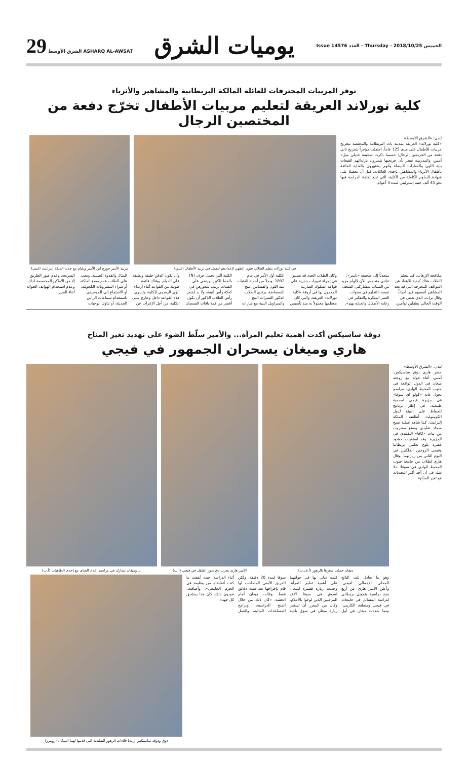الخميس 2018/10/25 - Thursday - العدد Issue 14576
يوميات الشرق
ASHARQ AL-AWSAT الشرق الأوسط 29
توفر المربيات المحترفات للعائلة المالكة البريطانية والمشاهير والأثرياء
كلية نورلاند العريقة لتعليم مربيات الأطفال تخرّج دفعة من المختصين الرجال
لندن: «الشرق الأوسط»
«كلية نورلاند» العريقة بمدينة باث البريطانية والمختصة بتخريج مربيات للأطفال على مدى 125 عاماً، احتفلت مؤخراً بتخريج ثاني دفعة من الخريجين الرجال؛ حسبما ذكرت صحيفة «ديلي ميل» أمس. والمدرسة تفخر بأن خريجيها يتميزون بارتدائهم القبعات بنية اللون والقفازات البيضاء وأنهم يشتهرون بالعناية الفائقة بأطفال الأثرياء والمشاهير. بإحدى العائلات، قبل أن يحصلا على شهادة الدبلوم الكاملة من الكلية، التي تبلغ تكلفة الدراسة فيها نحو 45 ألف جنيه إسترليني لمدة 3 أعوام.
في كلية نورلاند يتعلم الطلاب فنون الطهي لإعدادهم للعمل في تربية الأطفال (غيتي)
مربية الأمير جورج ابن الأمير ويليام مع جدته الملكة إليزابيث (غيتي)
مكافحة الإرهاب. كما يتعلم الطلاب هناك كيفية الابتعاد عن المواقف المحرجة التي قد يجد المشاهير أنفسهم فيها أحياناً. وقال برات، الذي يعتني في الوقت الحالي بطفلين توأمين، متحدثاً إلى صحيفة «تايمز»: «إنني متحمس الآن لإلهام مزيد من الشباب بمشاركتي الشغف نفسه بالتعليم في سنوات العمر المبكرة والتفكير في رعاية الأطفال والعناية بهم». وكان الطلاب الجدد قد تسببوا في إجراء تغييرات جذرية على قواعد السلوك الصارمة المعمول بها في أروقة «كلية نورلاند» العريقة، والتي كان معظمها معمولاً به منذ تأسيس الكلية أول الأمر في عام 1892. وبدلاً من أحذية الفتيات بنية اللون والفساتين البيج الفضفاضة، يرتدي الطلاب الذكور السترات البيج والسراويل البنية مع شارات الكلية التي تحمل حرف (N) بالخط الكبير. وينبغي على الفتيات ترتيب شعورهن في كعكة رأس أنيقة، ولا بد لشعر رأس الطلاب الذكور أن يكون أقصر من قمة ياقات القمصان وأن تكون الذقن حليقة ونظيفة على الدوام. وهناك قائمة طويلة من القواعد أثناء ارتداء الزي الرسمي للكلية، وتسري هذه القواعد داخل وخارج مبنى الكلية، من أجل الإعراب عن المثال والقدوة الحسنة. ويجب على الطلاب عدم مضغ العلكة، أو شراء المشروبات الكحولية، أو الاستماع إلى الموسيقى باستخدام سماعات الرأس الحديثة، أو تناول الوجبات السريعة، وعدم عبور الطريق إلا من الأماكن المخصصة لذلك، وعدم استخدام الهواتف الجوالة أثناء السير.
دوقة ساسيكس أكدت أهمية تعليم المرأة... والأمير سلّط الضوء على تهديد تغير المناخ
هاري وميغان يسحران الجمهور في فيجي
لندن: «الشرق الأوسط»
حضر هاري دوق ساسيكس، أمس، أثناء جولة مع زوجته ميغان في الدول الواقعة في جنوب المحيط الهادي، مراسم تحول غابة «كولو اي سوفا» في جزيرة فيجي لمحمية طبيعية، في إطار برنامج للحفاظ على البيئة لدول الكومنولث أطلقته الملكة إليزابيث. كما شاهد عملية نسج سجاد تقليدي وصنع مشروب من نبات «كافا» التقليدي في الجزيرة. وقد استقبلت حشود غفيرة تلوح بعلمي بريطانيا وفيجي الزوجين الملكيين في اليوم الثاني من زيارتهما. وقال هاري لطلاب من جامعة جنوب المحيط الهادي في سوفا: «لا شك في أن أحد أكبر التحديات هو تغير المناخ».
ميغان جملت شعرها بالزهور (أ.ف.ب)
الأمير هاري يجرب دق بذور الفلفل في فيجي (أ.ب)
... وميغان تشارك في مراسم إعداد الشاي مع إحدى الطاهيات (أ.ب)
وهو ما يعادل ثلث الناتج المحلي الإجمالي لفيجي. وأعلن الأمير هاري عن أربع منح دراسية بتمويل بريطاني لدراسة المسائل في جامعات في فيجي ومنطقة الكاريبي، بينما شددت ميغان في أول كلمة تدلي بها في جولتهما على أهمية تعليم المرأة. وجذبت زيارة قصيرة لميغان لسوق في سوفا آلاف المرحبين الذين لوحوا بالأعلام. وكان من المقرر أن تستمر زيارة ميغان في سوق بلدية سوفا لمدة 20 دقيقة، ولكن الفريق الأمني المصاحب لها قام بإخراجها بعد ست دقائق فقط. وقالت ميغان أمام الحشد: «كان ذلك من خلال المنح الدراسية، وبرامج المساعدات المالية، والعمل أثناء الدراسة؛ حيث أنفقت ما كنت أتقاضاه من وظيفة في الحرم الجامعي». وأضافت: «ودون شك، كان هذا يستحق كل جهد».
دوق ودوقة ساسيكس إرتديا قلادات الزهور التقليدية التي قدمها لهما السكان (رويترز)